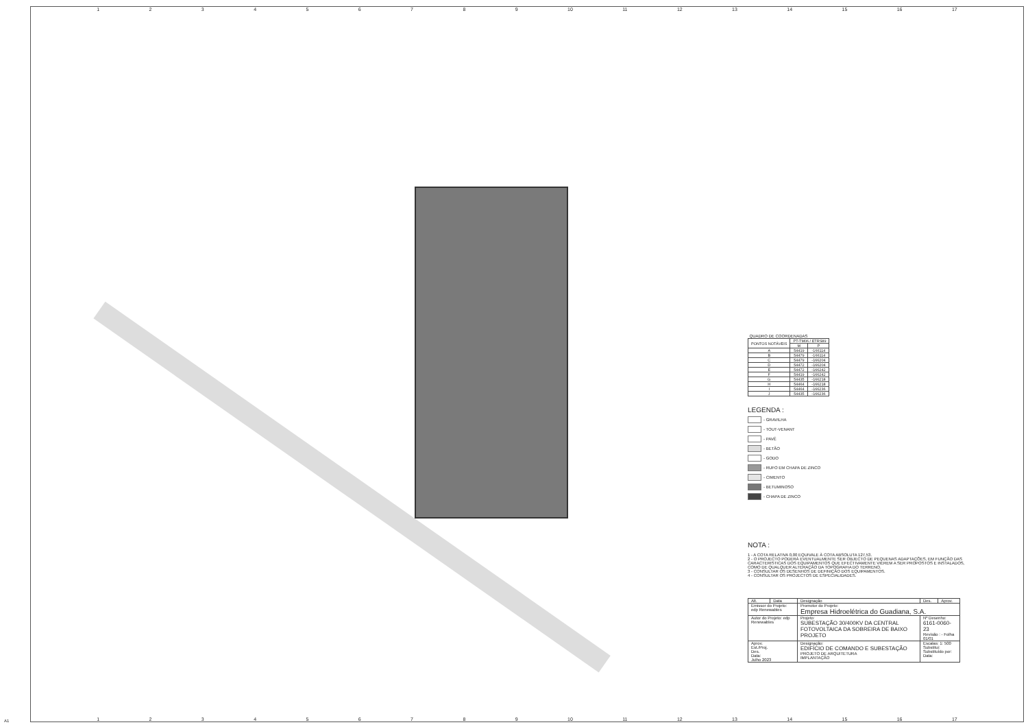123456789 10 11 12 13 14 15 16 17
QUADRO DE COORDENADAS
| PONTOS NOTÁVEIS | PT-TM06 / ETRS89 | |
| --- | --- | --- |
| | M | P |
| A | 54419 | -166114 |
| B | 54479 | -166114 |
| C | 54479 | -166204 |
| D | 54472 | -166204 |
| E | 54472 | -166242 |
| F | 54419 | -166242 |
| G | 54435 | -166218 |
| H | 54464 | -166218 |
| I | 54464 | -166236 |
| J | 54435 | -166236 |
LEGENDA :
- GRAVILHA
- TOUT-VENANT
- PAVÊ
- BETÃO
- GODO
- RUFO EM CHAPA DE ZINCO
- CIMENTO
- BETUMINOSO
- CHAPA DE ZINCO
NOTA :
1 - A COTA RELATIVA 0,00 EQUIVALE À COTA ABSOLUTA 127,53.
2 - O PROJECTO PODERÁ EVENTUALMENTE SER OBJECTO DE PEQUENAS ADAPTAÇÕES, EM FUNÇÃO DAS CARACTERISTICAS DOS EQUIPAMENTOS QUE EFECTIVAMENTE VIEREM A SER PROPOSTOS E INSTALADOS, COMO DE QUALQUER ALTERAÇÃO DA TOPOGRAFIA DO TERRENO.
3 - CONSULTAR OS DESENHOS DE DEFINIÇÃO DOS EQUIPAMENTOS.
4 - CONSULTAR OS PROJECTOS DE ESPECIALIDADES.
| Alt. | Data | Designação | Des. | Aprov. |
| Emissor do Projeto: edp Renewables | | Promotor do Projeto: Empresa Hidroelétrica do Guadiana, S.A. | | |
| Autor do Projeto: edp Renewables | | Projeto: SUBESTAÇÃO 30/400KV DA CENTRAL FOTOVOLTAICA DA SOBREIRA DE BAIXO PROJETO | Nº Desenho: 6161-0060-23 Revisão : - Folha 01/01 | |
| Aprov. Est./Proj. Des. Data: Julho 2023 | | Designação: EDIFÍCIO DE COMANDO E SUBESTAÇÃO PROJETO DE ARQUITETURA IMPLANTAÇÃO | Escalas: 1: 500 Substitui: Substituído por: Data: | |
123456789 10 11 12 13 14 15 16 17
A1